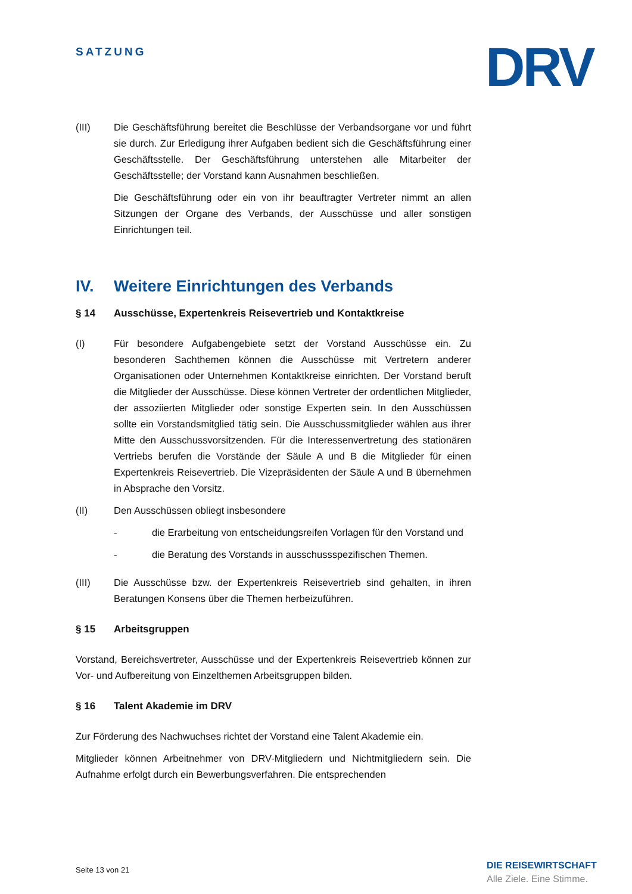SATZUNG DRV
(III) Die Geschäftsführung bereitet die Beschlüsse der Verbandsorgane vor und führt sie durch. Zur Erledigung ihrer Aufgaben bedient sich die Geschäftsführung einer Geschäftsstelle. Der Geschäftsführung unterstehen alle Mitarbeiter der Geschäftsstelle; der Vorstand kann Ausnahmen beschließen.
Die Geschäftsführung oder ein von ihr beauftragter Vertreter nimmt an allen Sitzungen der Organe des Verbands, der Ausschüsse und aller sonstigen Einrichtungen teil.
IV. Weitere Einrichtungen des Verbands
§ 14 Ausschüsse, Expertenkreis Reisevertrieb und Kontaktkreise
(I) Für besondere Aufgabengebiete setzt der Vorstand Ausschüsse ein. Zu besonderen Sachthemen können die Ausschüsse mit Vertretern anderer Organisationen oder Unternehmen Kontaktkreise einrichten. Der Vorstand beruft die Mitglieder der Ausschüsse. Diese können Vertreter der ordentlichen Mitglieder, der assoziierten Mitglieder oder sonstige Experten sein. In den Ausschüssen sollte ein Vorstandsmitglied tätig sein. Die Ausschussmitglieder wählen aus ihrer Mitte den Ausschussvorsitzenden. Für die Interessenvertretung des stationären Vertriebs berufen die Vorstände der Säule A und B die Mitglieder für einen Expertenkreis Reisevertrieb. Die Vizepräsidenten der Säule A und B übernehmen in Absprache den Vorsitz.
(II) Den Ausschüssen obliegt insbesondere
- die Erarbeitung von entscheidungsreifen Vorlagen für den Vorstand und
- die Beratung des Vorstands in ausschussspezifischen Themen.
(III) Die Ausschüsse bzw. der Expertenkreis Reisevertrieb sind gehalten, in ihren Beratungen Konsens über die Themen herbeizuführen.
§ 15 Arbeitsgruppen
Vorstand, Bereichsvertreter, Ausschüsse und der Expertenkreis Reisevertrieb können zur Vor- und Aufbereitung von Einzelthemen Arbeitsgruppen bilden.
§ 16 Talent Akademie im DRV
Zur Förderung des Nachwuchses richtet der Vorstand eine Talent Akademie ein.
Mitglieder können Arbeitnehmer von DRV-Mitgliedern und Nichtmitgliedern sein. Die Aufnahme erfolgt durch ein Bewerbungsverfahren. Die entsprechenden
Seite 13 von 21
DIE REISEWIRTSCHAFT
Alle Ziele. Eine Stimme.